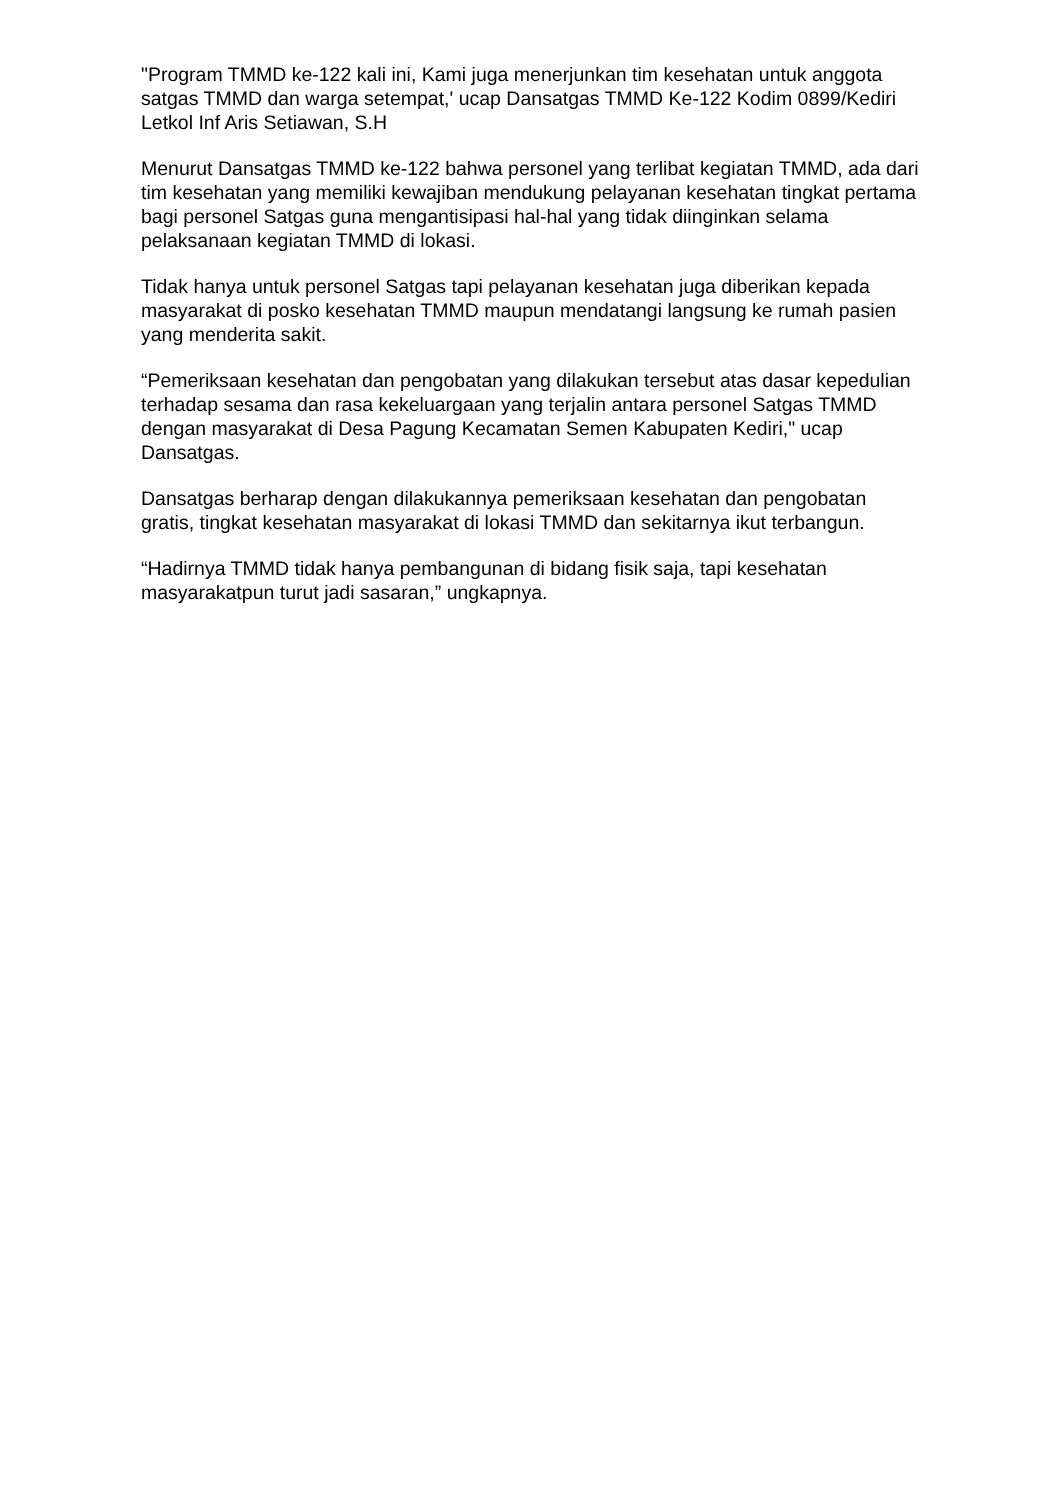"Program TMMD ke-122 kali ini, Kami juga menerjunkan tim kesehatan untuk anggota satgas TMMD dan warga setempat,' ucap Dansatgas TMMD Ke-122 Kodim 0899/Kediri Letkol Inf Aris Setiawan, S.H
Menurut Dansatgas TMMD ke-122 bahwa personel yang terlibat kegiatan TMMD, ada dari tim kesehatan yang memiliki kewajiban mendukung pelayanan kesehatan tingkat pertama bagi personel Satgas guna mengantisipasi hal-hal yang tidak diinginkan selama pelaksanaan kegiatan TMMD di lokasi.
Tidak hanya untuk personel Satgas tapi pelayanan kesehatan juga diberikan kepada masyarakat di posko kesehatan TMMD maupun mendatangi langsung ke rumah pasien yang menderita sakit.
“Pemeriksaan kesehatan dan pengobatan yang dilakukan tersebut atas dasar kepedulian terhadap sesama dan rasa kekeluargaan yang terjalin antara personel Satgas TMMD dengan masyarakat di Desa Pagung Kecamatan Semen Kabupaten Kediri," ucap Dansatgas.
Dansatgas berharap dengan dilakukannya pemeriksaan kesehatan dan pengobatan gratis, tingkat kesehatan masyarakat di lokasi TMMD dan sekitarnya ikut terbangun.
“Hadirnya TMMD tidak hanya pembangunan di bidang fisik saja, tapi kesehatan masyarakatpun turut jadi sasaran,” ungkapnya.